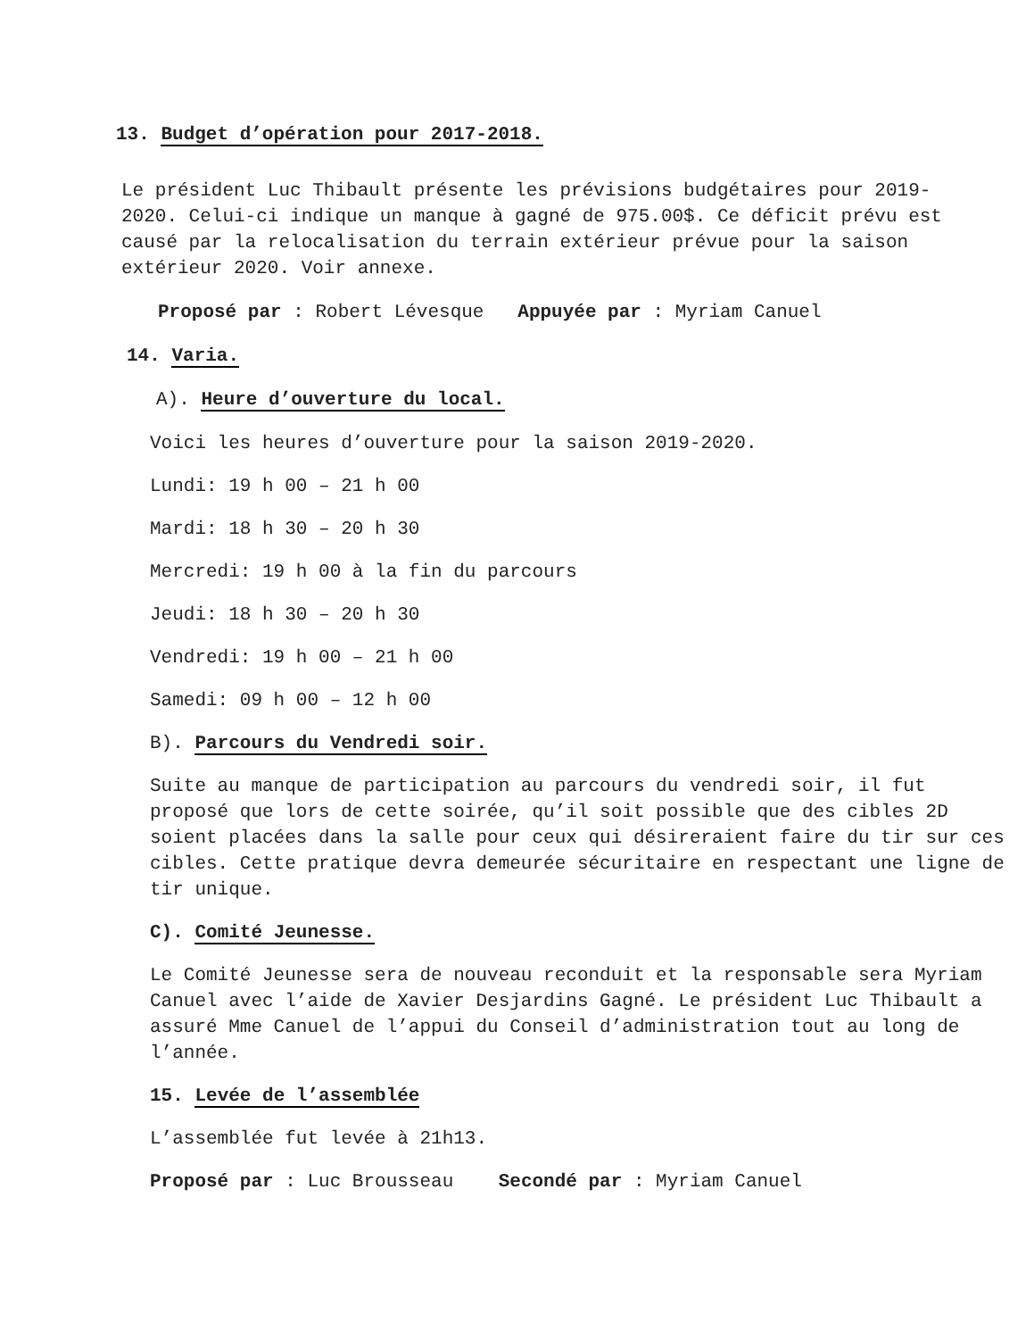13. Budget d’opération pour 2017-2018.
Le président Luc Thibault présente les prévisions budgétaires pour 2019-2020. Celui-ci indique un manque à gagné de 975.00$. Ce déficit prévu est causé par la relocalisation du terrain extérieur prévue pour la saison extérieur 2020. Voir annexe.
Proposé par : Robert Lévesque Appuyée par : Myriam Canuel
14. Varia.
A). Heure d’ouverture du local.
Voici les heures d’ouverture pour la saison 2019-2020.
Lundi: 19 h 00 – 21 h 00
Mardi: 18 h 30 – 20 h 30
Mercredi: 19 h 00 à la fin du parcours
Jeudi: 18 h 30 – 20 h 30
Vendredi: 19 h 00 – 21 h 00
Samedi: 09 h 00 – 12 h 00
B). Parcours du Vendredi soir.
Suite au manque de participation au parcours du vendredi soir, il fut proposé que lors de cette soirée, qu’il soit possible que des cibles 2D soient placées dans la salle pour ceux qui désireraient faire du tir sur ces cibles. Cette pratique devra demeurée sécuritaire en respectant une ligne de tir unique.
C). Comité Jeunesse.
Le Comité Jeunesse sera de nouveau reconduit et la responsable sera Myriam Canuel avec l’aide de Xavier Desjardins Gagné. Le président Luc Thibault a assuré Mme Canuel de l’appui du Conseil d’administration tout au long de l’année.
15. Levée de l’assemblée
L’assemblée fut levée à 21h13.
Proposé par : Luc Brousseau Secondé par : Myriam Canuel